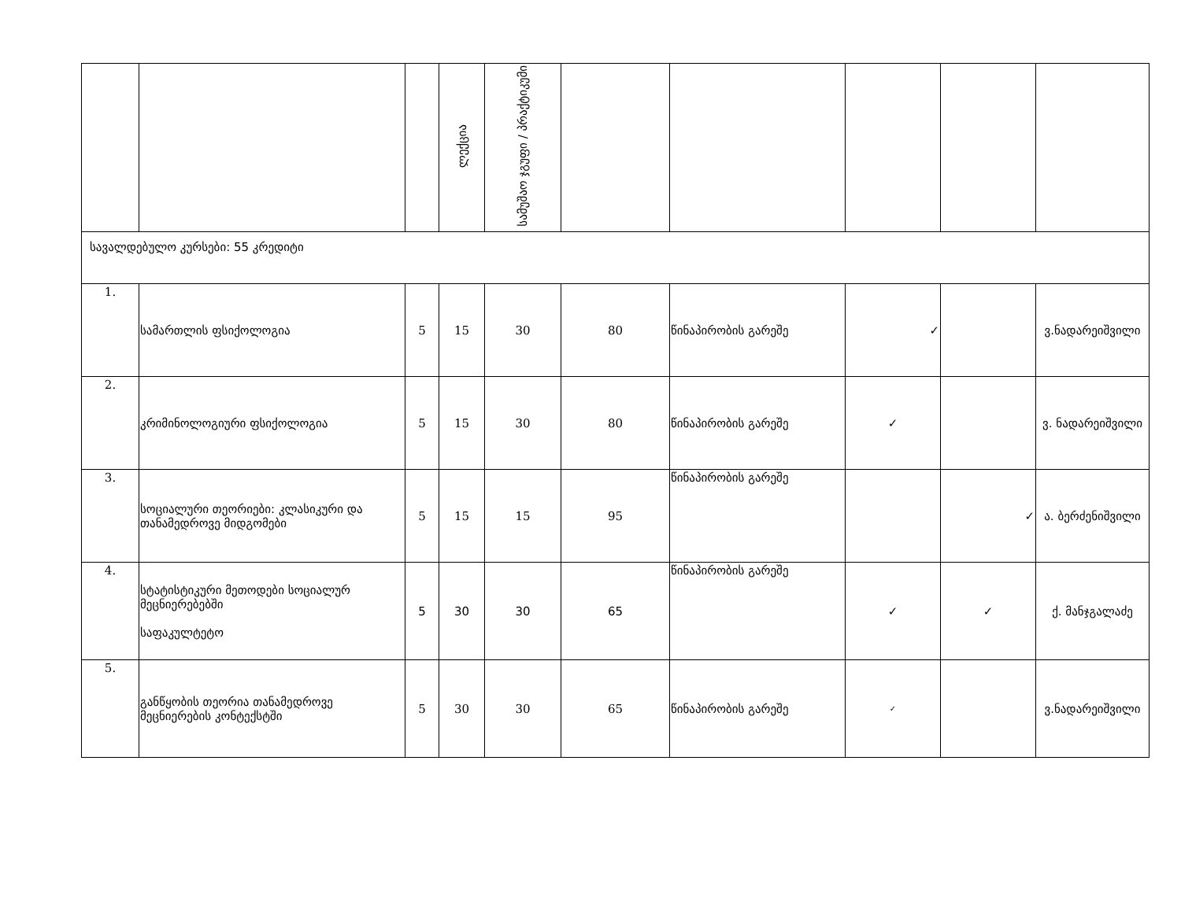| | | | ლექცია | სამუშაო ჯგუფი / პრაქტიკუმი | | | | | |
| --- | --- | --- | --- | --- | --- | --- | --- | --- | --- |
| სავალდებულო კურსები: 55 კრედიტი | | | | | | | | | |
| 1. | სამართლის ფსიქოლოგია | 5 | 15 | 30 | 80 | წინაპირობის გარეშე | ✓ | | ვ.ნადარეიშვილი |
| 2. | კრიმინოლოგიური ფსიქოლოგია | 5 | 15 | 30 | 80 | წინაპირობის გარეშე | ✓ | | ვ. ნადარეიშვილი |
| 3. | სოციალური თეორიები: კლასიკური და თანამედროვე მიდგომები | 5 | 15 | 15 | 95 | წინაპირობის გარეშე | | ✓ | ა. ბერძენიშვილი |
| 4. | სტატისტიკური მეთოდები სოციალურ მეცნიერებებში საფაკულტეტო | 5 | 30 | 30 | 65 | წინაპირობის გარეშე | ✓ | ✓ | ქ. მანჯგალაძე |
| 5. | განწყობის თეორია თანამედროვე მეცნიერების კონტექსტში | 5 | 30 | 30 | 65 | წინაპირობის გარეშე | ✓ | | ვ.ნადარეიშვილი |